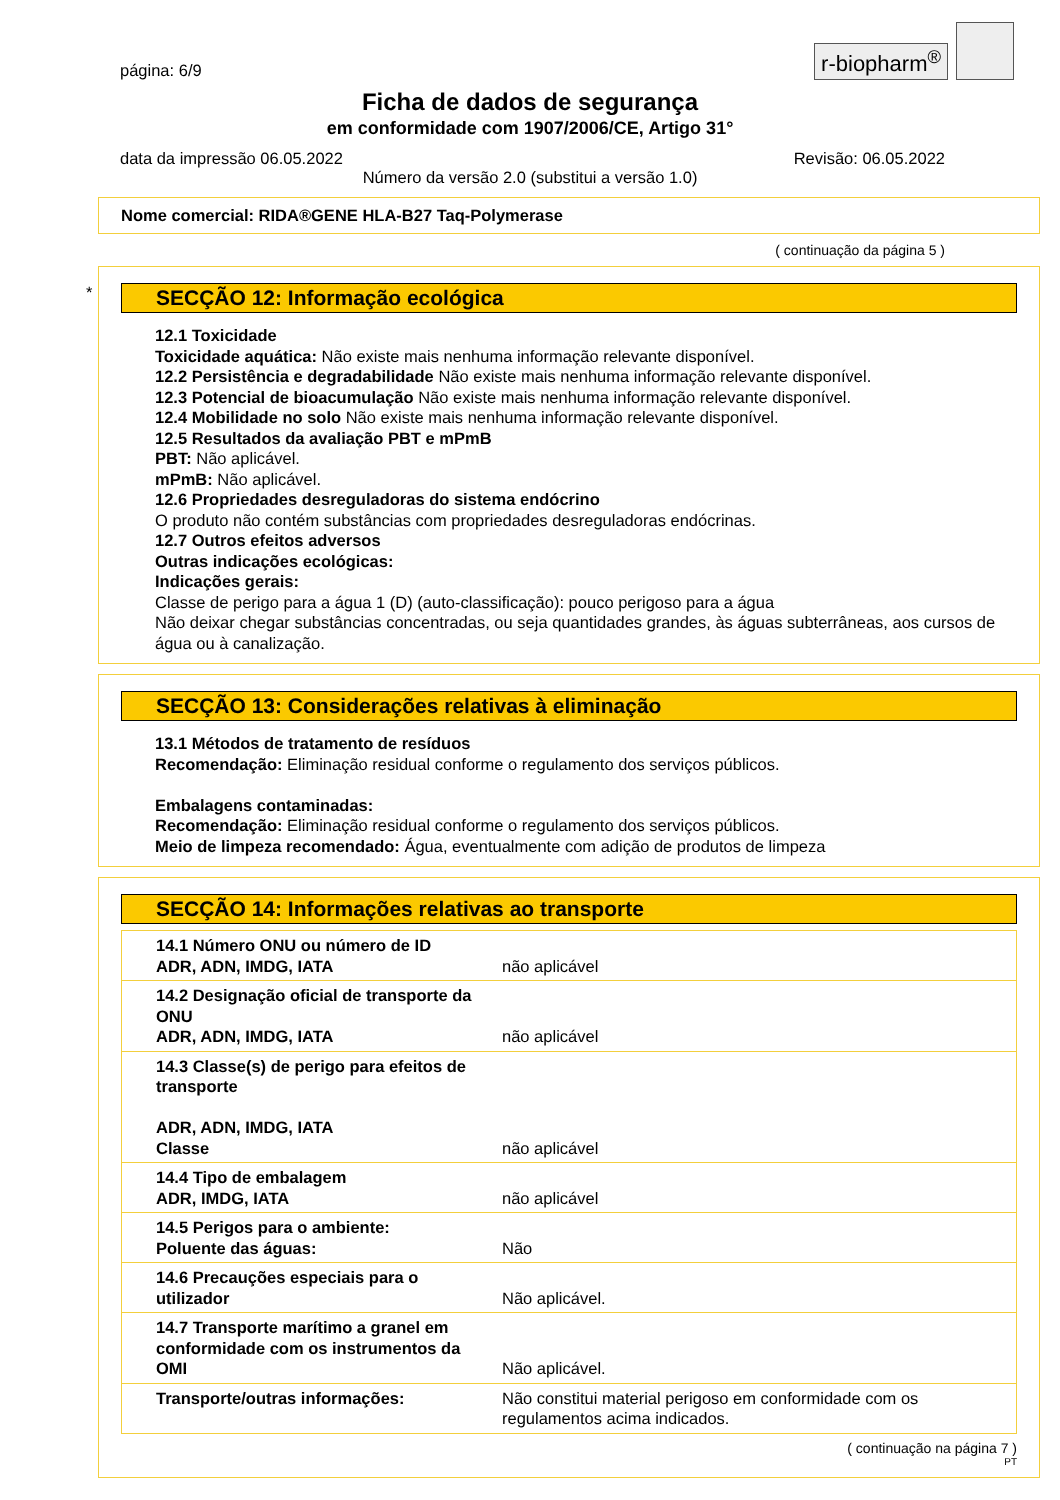página: 6/9
r-biopharm<sup>®</sup>
Ficha de dados de segurança
em conformidade com 1907/2006/CE, Artigo 31°
data da impressão 06.05.2022 Revisão: 06.05.2022
Número da versão 2.0 (substitui a versão 1.0)
Nome comercial: RIDA®GENE HLA-B27 Taq-Polymerase
( continuação da página 5 )
*
SECÇÃO 12: Informação ecológica
12.1 Toxicidade
Toxicidade aquática: Não existe mais nenhuma informação relevante disponível.
12.2 Persistência e degradabilidade Não existe mais nenhuma informação relevante disponível.
12.3 Potencial de bioacumulação Não existe mais nenhuma informação relevante disponível.
12.4 Mobilidade no solo Não existe mais nenhuma informação relevante disponível.
12.5 Resultados da avaliação PBT e mPmB
PBT: Não aplicável.
mPmB: Não aplicável.
12.6 Propriedades desreguladoras do sistema endócrino
O produto não contém substâncias com propriedades desreguladoras endócrinas.
12.7 Outros efeitos adversos
Outras indicações ecológicas:
Indicações gerais:
Classe de perigo para a água 1 (D) (auto-classificação): pouco perigoso para a água
Não deixar chegar substâncias concentradas, ou seja quantidades grandes, às águas subterrâneas, aos cursos de água ou à canalização.
SECÇÃO 13: Considerações relativas à eliminação
13.1 Métodos de tratamento de resíduos
Recomendação: Eliminação residual conforme o regulamento dos serviços públicos.
Embalagens contaminadas:
Recomendação: Eliminação residual conforme o regulamento dos serviços públicos.
Meio de limpeza recomendado: Água, eventualmente com adição de produtos de limpeza
SECÇÃO 14: Informações relativas ao transporte
| 14.1 Número ONU ou número de ID ADR, ADN, IMDG, IATA | não aplicável |
| 14.2 Designação oficial de transporte da ONU ADR, ADN, IMDG, IATA | não aplicável |
| 14.3 Classe(s) de perigo para efeitos de transporte ADR, ADN, IMDG, IATA Classe | não aplicável |
| 14.4 Tipo de embalagem ADR, IMDG, IATA | não aplicável |
| 14.5 Perigos para o ambiente: Poluente das águas: | Não |
| 14.6 Precauções especiais para o utilizador | Não aplicável. |
| 14.7 Transporte marítimo a granel em conformidade com os instrumentos da OMI | Não aplicável. |
| Transporte/outras informações: | Não constitui material perigoso em conformidade com os regulamentos acima indicados. |
( continuação na página 7 )
PT